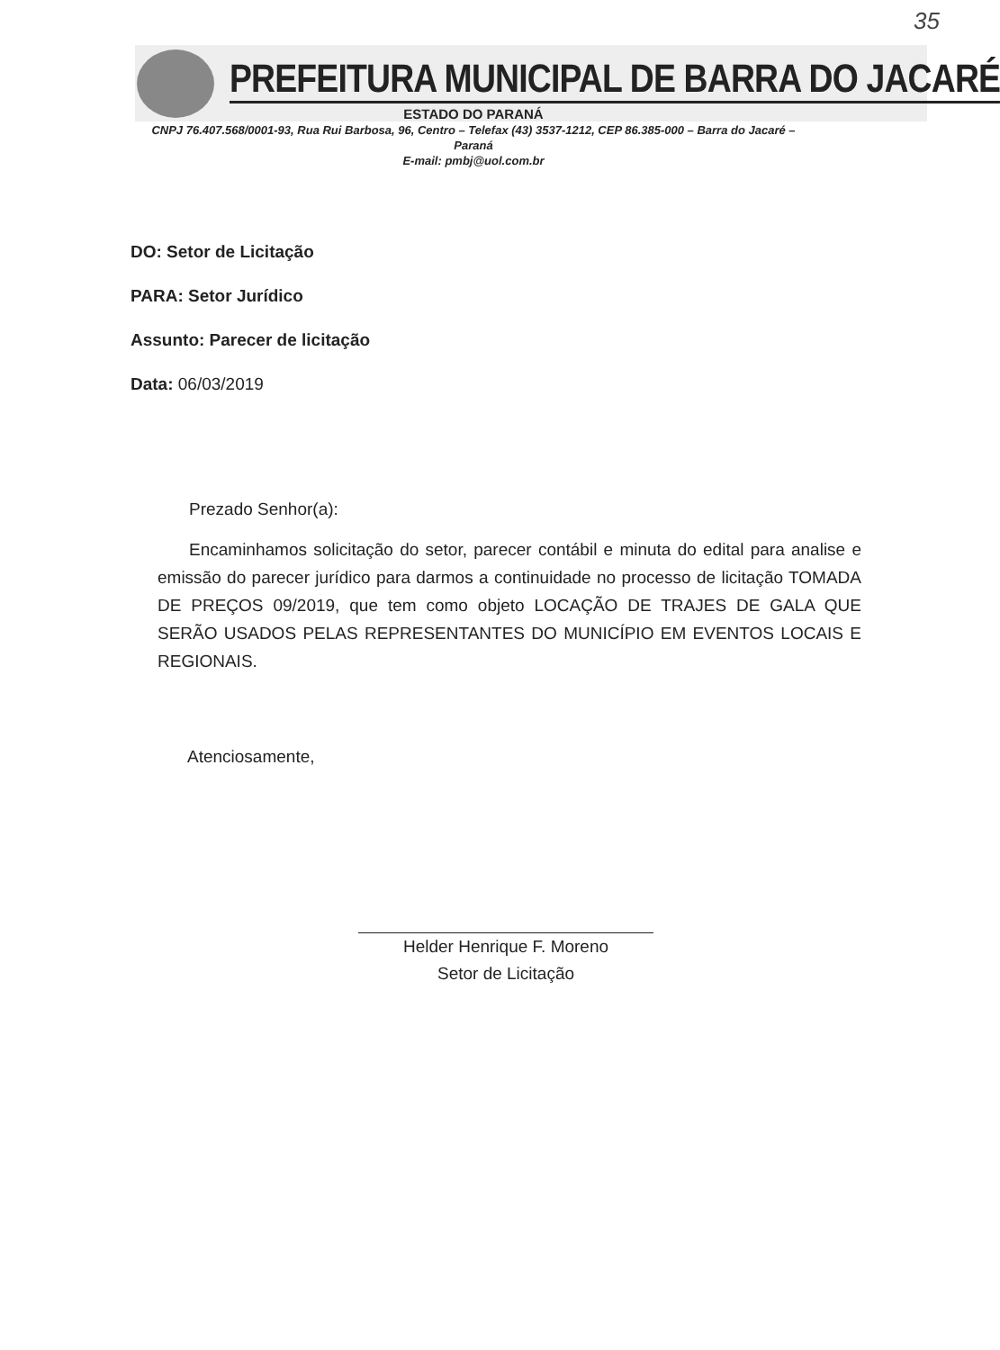35
PREFEITURA MUNICIPAL DE BARRA DO JACARÉ
ESTADO DO PARANÁ
CNPJ 76.407.568/0001-93, Rua Rui Barbosa, 96, Centro – Telefax (43) 3537-1212, CEP 86.385-000 – Barra do Jacaré –
Paraná
E-mail: pmbj@uol.com.br
DO: Setor de Licitação
PARA: Setor Jurídico
Assunto: Parecer de licitação
Data: 06/03/2019
Prezado Senhor(a):
Encaminhamos solicitação do setor, parecer contábil e minuta do edital para analise e emissão do parecer jurídico para darmos a continuidade no processo de licitação TOMADA DE PREÇOS 09/2019, que tem como objeto LOCAÇÃO DE TRAJES DE GALA QUE SERÃO USADOS PELAS REPRESENTANTES DO MUNICÍPIO EM EVENTOS LOCAIS E REGIONAIS.
Atenciosamente,
Helder Henrique F. Moreno
Setor de Licitação